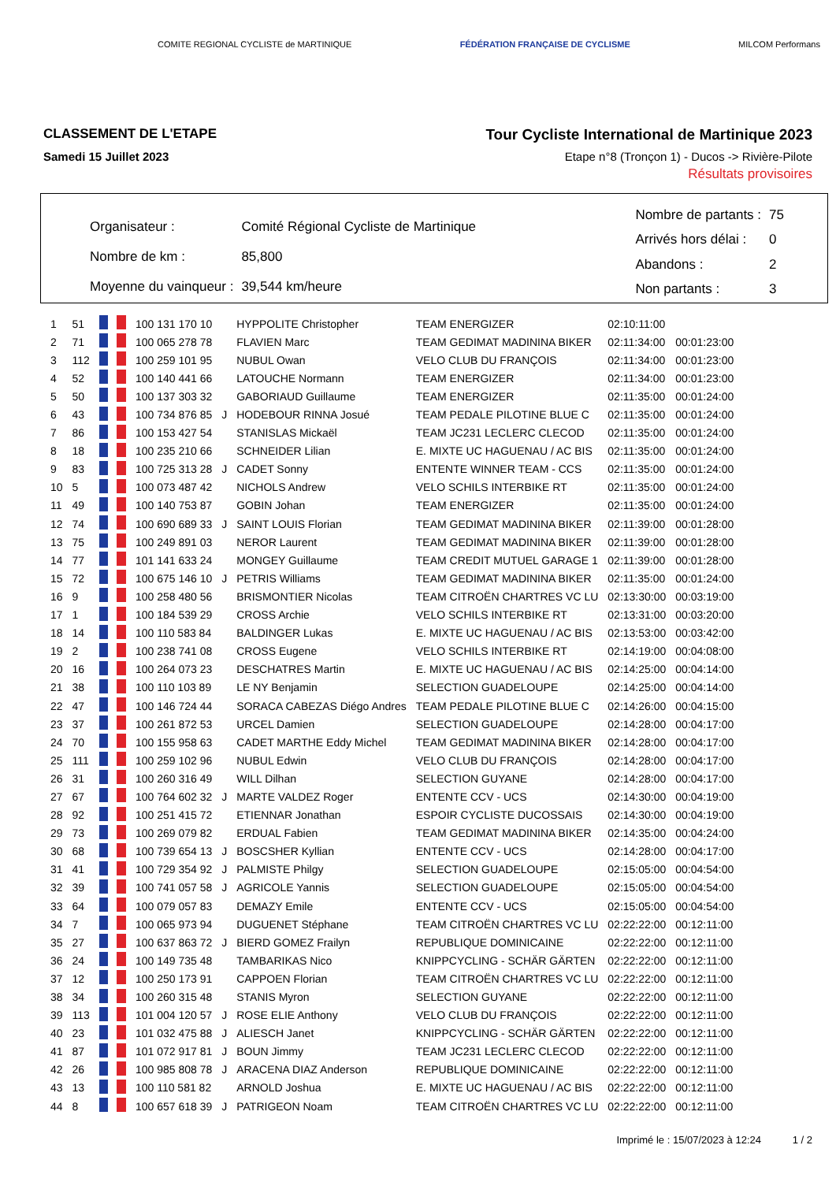COMITE REGIONAL CYCLISTE de MARTINIQUE
FÉDÉRATION FRANÇAISE DE CYCLISME
MILCOM Performans
CLASSEMENT DE L'ETAPE
Samedi 15 Juillet 2023
Tour Cycliste International de Martinique 2023
Etape n°8 (Tronçon 1) - Ducos -> Rivière-Pilote
Résultats provisoires
| Organisateur : | Comité Régional Cycliste de Martinique |
| Nombre de km : | 85,800 |
| Moyenne du vainqueur : | 39,544 km/heure |
| Nombre de partants : | 75 |
| Arrivés hors délai : | 0 |
| Abandons : | 2 |
| Non partants : | 3 |
| 1 | 51 | | 100 131 170 10 | | HYPPOLITE Christopher | TEAM ENERGIZER | 02:10:11:00 | |
| 2 | 71 | | 100 065 278 78 | | FLAVIEN Marc | TEAM GEDIMAT MADININA BIKER | 02:11:34:00 | 00:01:23:00 |
| 3 | 112 | | 100 259 101 95 | | NUBUL Owan | VELO CLUB DU FRANÇOIS | 02:11:34:00 | 00:01:23:00 |
| 4 | 52 | | 100 140 441 66 | | LATOUCHE Normann | TEAM ENERGIZER | 02:11:34:00 | 00:01:23:00 |
| 5 | 50 | | 100 137 303 32 | | GABORIAUD Guillaume | TEAM ENERGIZER | 02:11:35:00 | 00:01:24:00 |
| 6 | 43 | | 100 734 876 85 | J | HODEBOUR RINNA Josué | TEAM PEDALE PILOTINE BLUE C | 02:11:35:00 | 00:01:24:00 |
| 7 | 86 | | 100 153 427 54 | | STANISLAS Mickaël | TEAM JC231 LECLERC CLECOD | 02:11:35:00 | 00:01:24:00 |
| 8 | 18 | | 100 235 210 66 | | SCHNEIDER Lilian | E. MIXTE UC HAGUENAU / AC BIS | 02:11:35:00 | 00:01:24:00 |
| 9 | 83 | | 100 725 313 28 | J | CADET Sonny | ENTENTE WINNER TEAM - CCS | 02:11:35:00 | 00:01:24:00 |
| 10 | 5 | | 100 073 487 42 | | NICHOLS Andrew | VELO SCHILS INTERBIKE RT | 02:11:35:00 | 00:01:24:00 |
| 11 | 49 | | 100 140 753 87 | | GOBIN Johan | TEAM ENERGIZER | 02:11:35:00 | 00:01:24:00 |
| 12 | 74 | | 100 690 689 33 | J | SAINT LOUIS Florian | TEAM GEDIMAT MADININA BIKER | 02:11:39:00 | 00:01:28:00 |
| 13 | 75 | | 100 249 891 03 | | NEROR Laurent | TEAM GEDIMAT MADININA BIKER | 02:11:39:00 | 00:01:28:00 |
| 14 | 77 | | 101 141 633 24 | | MONGEY Guillaume | TEAM CREDIT MUTUEL GARAGE 1 | 02:11:39:00 | 00:01:28:00 |
| 15 | 72 | | 100 675 146 10 | J | PETRIS Williams | TEAM GEDIMAT MADININA BIKER | 02:11:35:00 | 00:01:24:00 |
| 16 | 9 | | 100 258 480 56 | | BRISMONTIER Nicolas | TEAM CITROËN CHARTRES VC LU | 02:13:30:00 | 00:03:19:00 |
| 17 | 1 | | 100 184 539 29 | | CROSS Archie | VELO SCHILS INTERBIKE RT | 02:13:31:00 | 00:03:20:00 |
| 18 | 14 | | 100 110 583 84 | | BALDINGER Lukas | E. MIXTE UC HAGUENAU / AC BIS | 02:13:53:00 | 00:03:42:00 |
| 19 | 2 | | 100 238 741 08 | | CROSS Eugene | VELO SCHILS INTERBIKE RT | 02:14:19:00 | 00:04:08:00 |
| 20 | 16 | | 100 264 073 23 | | DESCHATRES Martin | E. MIXTE UC HAGUENAU / AC BIS | 02:14:25:00 | 00:04:14:00 |
| 21 | 38 | | 100 110 103 89 | | LE NY Benjamin | SELECTION GUADELOUPE | 02:14:25:00 | 00:04:14:00 |
| 22 | 47 | | 100 146 724 44 | | SORACA CABEZAS Diégo Andres | TEAM PEDALE PILOTINE BLUE C | 02:14:26:00 | 00:04:15:00 |
| 23 | 37 | | 100 261 872 53 | | URCEL Damien | SELECTION GUADELOUPE | 02:14:28:00 | 00:04:17:00 |
| 24 | 70 | | 100 155 958 63 | | CADET MARTHE Eddy Michel | TEAM GEDIMAT MADININA BIKER | 02:14:28:00 | 00:04:17:00 |
| 25 | 111 | | 100 259 102 96 | | NUBUL Edwin | VELO CLUB DU FRANÇOIS | 02:14:28:00 | 00:04:17:00 |
| 26 | 31 | | 100 260 316 49 | | WILL Dilhan | SELECTION GUYANE | 02:14:28:00 | 00:04:17:00 |
| 27 | 67 | | 100 764 602 32 | J | MARTE VALDEZ Roger | ENTENTE CCV - UCS | 02:14:30:00 | 00:04:19:00 |
| 28 | 92 | | 100 251 415 72 | | ETIENNAR Jonathan | ESPOIR CYCLISTE DUCOSSAIS | 02:14:30:00 | 00:04:19:00 |
| 29 | 73 | | 100 269 079 82 | | ERDUAL Fabien | TEAM GEDIMAT MADININA BIKER | 02:14:35:00 | 00:04:24:00 |
| 30 | 68 | | 100 739 654 13 | J | BOSCSHER Kyllian | ENTENTE CCV - UCS | 02:14:28:00 | 00:04:17:00 |
| 31 | 41 | | 100 729 354 92 | J | PALMISTE Philgy | SELECTION GUADELOUPE | 02:15:05:00 | 00:04:54:00 |
| 32 | 39 | | 100 741 057 58 | J | AGRICOLE Yannis | SELECTION GUADELOUPE | 02:15:05:00 | 00:04:54:00 |
| 33 | 64 | | 100 079 057 83 | | DEMAZY Emile | ENTENTE CCV - UCS | 02:15:05:00 | 00:04:54:00 |
| 34 | 7 | | 100 065 973 94 | | DUGUENET Stéphane | TEAM CITROËN CHARTRES VC LU | 02:22:22:00 | 00:12:11:00 |
| 35 | 27 | | 100 637 863 72 | J | BIERD GOMEZ Frailyn | REPUBLIQUE DOMINICAINE | 02:22:22:00 | 00:12:11:00 |
| 36 | 24 | | 100 149 735 48 | | TAMBARIKAS Nico | KNIPPCYCLING - SCHÄR GÄRTEN | 02:22:22:00 | 00:12:11:00 |
| 37 | 12 | | 100 250 173 91 | | CAPPOEN Florian | TEAM CITROËN CHARTRES VC LU | 02:22:22:00 | 00:12:11:00 |
| 38 | 34 | | 100 260 315 48 | | STANIS Myron | SELECTION GUYANE | 02:22:22:00 | 00:12:11:00 |
| 39 | 113 | | 101 004 120 57 | J | ROSE ELIE Anthony | VELO CLUB DU FRANÇOIS | 02:22:22:00 | 00:12:11:00 |
| 40 | 23 | | 101 032 475 88 | J | ALIESCH Janet | KNIPPCYCLING - SCHÄR GÄRTEN | 02:22:22:00 | 00:12:11:00 |
| 41 | 87 | | 101 072 917 81 | J | BOUN Jimmy | TEAM JC231 LECLERC CLECOD | 02:22:22:00 | 00:12:11:00 |
| 42 | 26 | | 100 985 808 78 | J | ARACENA DIAZ Anderson | REPUBLIQUE DOMINICAINE | 02:22:22:00 | 00:12:11:00 |
| 43 | 13 | | 100 110 581 82 | | ARNOLD Joshua | E. MIXTE UC HAGUENAU / AC BIS | 02:22:22:00 | 00:12:11:00 |
| 44 | 8 | | 100 657 618 39 | J | PATRIGEON Noam | TEAM CITROËN CHARTRES VC LU | 02:22:22:00 | 00:12:11:00 |
Imprimé le : 15/07/2023 à 12:24 1 / 2